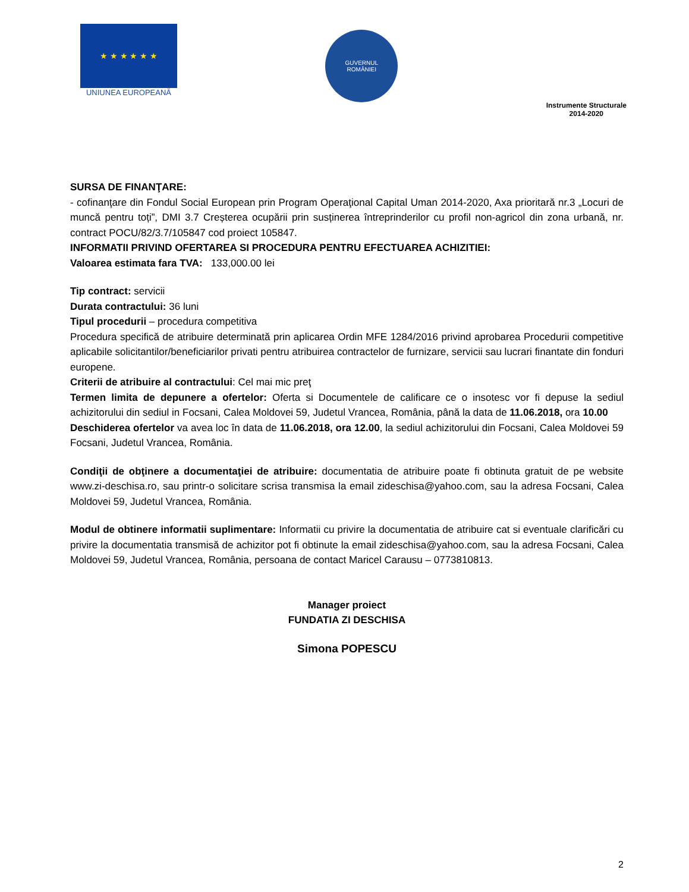★ ★ ★ ★ ★ ★
UNIUNEA EUROPEANĂ
GUVERNUL
ROMÂNIEI
Instrumente Structurale
2014-2020
SURSA DE FINANŢARE:
- cofinanţare din Fondul Social European prin Program Operaţional Capital Uman 2014-2020, Axa prioritară nr.3 „Locuri de muncă pentru toți”, DMI 3.7 Creșterea ocupării prin susținerea întreprinderilor cu profil non-agricol din zona urbană, nr. contract POCU/82/3.7/105847 cod proiect 105847.
INFORMATII PRIVIND OFERTAREA SI PROCEDURA PENTRU EFECTUAREA ACHIZITIEI:
Valoarea estimata fara TVA: 133,000.00 lei
Tip contract: servicii
Durata contractului: 36 luni
Tipul procedurii – procedura competitiva
Procedura specifică de atribuire determinată prin aplicarea Ordin MFE 1284/2016 privind aprobarea Procedurii competitive aplicabile solicitantilor/beneficiarilor privati pentru atribuirea contractelor de furnizare, servicii sau lucrari finantate din fonduri europene.
Criterii de atribuire al contractului: Cel mai mic preţ
Termen limita de depunere a ofertelor: Oferta si Documentele de calificare ce o insotesc vor fi depuse la sediul achizitorului din sediul in Focsani, Calea Moldovei 59, Judetul Vrancea, România, până la data de 11.06.2018, ora 10.00
Deschiderea ofertelor va avea loc în data de 11.06.2018, ora 12.00, la sediul achizitorului din Focsani, Calea Moldovei 59 Focsani, Judetul Vrancea, România.
Condiţii de obţinere a documentaţiei de atribuire: documentatia de atribuire poate fi obtinuta gratuit de pe website www.zi-deschisa.ro, sau printr-o solicitare scrisa transmisa la email zideschisa@yahoo.com, sau la adresa Focsani, Calea Moldovei 59, Judetul Vrancea, România.
Modul de obtinere informatii suplimentare: Informatii cu privire la documentatia de atribuire cat si eventuale clarificări cu privire la documentatia transmisă de achizitor pot fi obtinute la email zideschisa@yahoo.com, sau la adresa Focsani, Calea Moldovei 59, Judetul Vrancea, România, persoana de contact Maricel Carausu – 0773810813.
Manager proiect
FUNDATIA ZI DESCHISA
Simona POPESCU
2